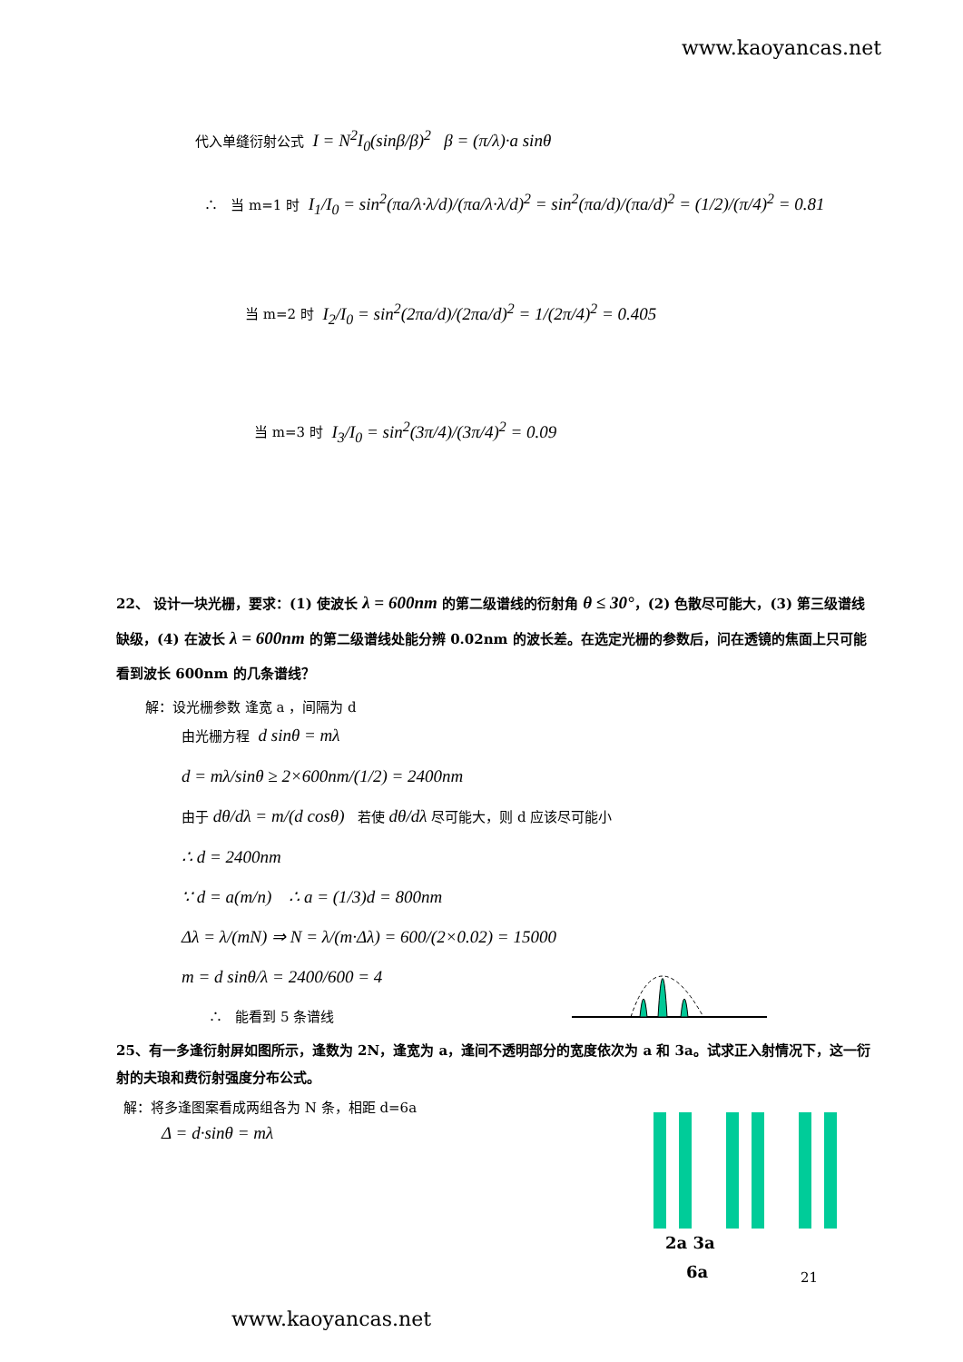www.kaoyancas.net
代入单缝衍射公式 I = N<sup>2</sup>I<sub>0</sub>(sinβ/β)<sup>2</sup> β = (π/λ)·a sinθ
∴ 当 m=1 时 I<sub>1</sub>/I<sub>0</sub> = sin<sup>2</sup>(πa/λ·λ/d)/(πa/λ·λ/d)<sup>2</sup> = sin<sup>2</sup>(πa/d)/(πa/d)<sup>2</sup> = (1/2)/(π/4)<sup>2</sup> = 0.81
当 m=2 时 I<sub>2</sub>/I<sub>0</sub> = sin<sup>2</sup>(2πa/d)/(2πa/d)<sup>2</sup> = 1/(2π/4)<sup>2</sup> = 0.405
当 m=3 时 I<sub>3</sub>/I<sub>0</sub> = sin<sup>2</sup>(3π/4)/(3π/4)<sup>2</sup> = 0.09
22、 设计一块光栅，要求：(1) 使波长 λ = 600nm 的第二级谱线的衍射角 θ ≤ 30°，(2) 色散尽可能大，(3) 第三级谱线缺级，(4) 在波长 λ = 600nm 的第二级谱线处能分辨 0.02nm 的波长差。在选定光栅的参数后，问在透镜的焦面上只可能看到波长 600nm 的几条谱线？
解：设光栅参数 逢宽 a ，间隔为 d
由光栅方程 d sinθ = mλ
d = mλ/sinθ ≥ 2×600nm/(1/2) = 2400nm
由于 dθ/dλ = m/(d cosθ) 若使 dθ/dλ 尽可能大，则 d 应该尽可能小
∴ d = 2400nm
∵ d = a(m/n) ∴ a = (1/3)d = 800nm
Δλ = λ/(mN) ⇒ N = λ/(m·Δλ) = 600/(2×0.02) = 15000
m = d sinθ/λ = 2400/600 = 4
∴ 能看到 5 条谱线
25、有一多逢衍射屏如图所示，逢数为 2N，逢宽为 a，逢间不透明部分的宽度依次为 a 和 3a。试求正入射情况下，这一衍射的夫琅和费衍射强度分布公式。
解：将多逢图案看成两组各为 N 条，相距 d=6a
Δ = d·sinθ = mλ
2a 3a
6a
21
www.kaoyancas.net